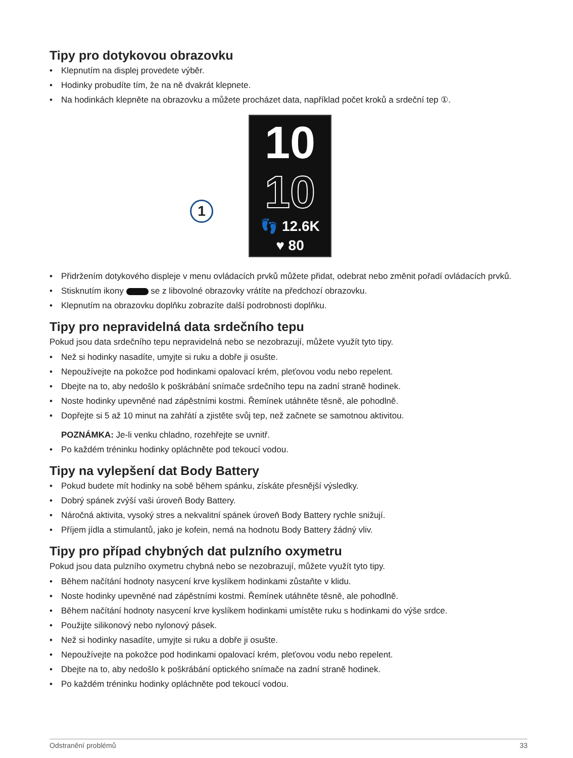Tipy pro dotykovou obrazovku
• Klepnutím na displej provedete výběr.
• Hodinky probudíte tím, že na ně dvakrát klepnete.
• Na hodinkách klepněte na obrazovku a můžete procházet data, například počet kroků a srdeční tep ①.
1
10
10
👣 12.6K
♥ 80
• Přidržením dotykového displeje v menu ovládacích prvků můžete přidat, odebrat nebo změnit pořadí ovládacích prvků.
• Stisknutím ikony se z libovolné obrazovky vrátíte na předchozí obrazovku.
• Klepnutím na obrazovku doplňku zobrazíte další podrobnosti doplňku.
Tipy pro nepravidelná data srdečního tepu
Pokud jsou data srdečního tepu nepravidelná nebo se nezobrazují, můžete využít tyto tipy.
• Než si hodinky nasadíte, umyjte si ruku a dobře ji osušte.
• Nepoužívejte na pokožce pod hodinkami opalovací krém, pleťovou vodu nebo repelent.
• Dbejte na to, aby nedošlo k poškrábání snímače srdečního tepu na zadní straně hodinek.
• Noste hodinky upevněné nad zápěstními kostmi. Řemínek utáhněte těsně, ale pohodlně.
• Dopřejte si 5 až 10 minut na zahřátí a zjistěte svůj tep, než začnete se samotnou aktivitou.
POZNÁMKA: Je-li venku chladno, rozehřejte se uvnitř.
• Po každém tréninku hodinky opláchněte pod tekoucí vodou.
Tipy na vylepšení dat Body Battery
• Pokud budete mít hodinky na sobě během spánku, získáte přesnější výsledky.
• Dobrý spánek zvýší vaši úroveň Body Battery.
• Náročná aktivita, vysoký stres a nekvalitní spánek úroveň Body Battery rychle snižují.
• Příjem jídla a stimulantů, jako je kofein, nemá na hodnotu Body Battery žádný vliv.
Tipy pro případ chybných dat pulzního oxymetru
Pokud jsou data pulzního oxymetru chybná nebo se nezobrazují, můžete využít tyto tipy.
• Během načítání hodnoty nasycení krve kyslíkem hodinkami zůstaňte v klidu.
• Noste hodinky upevněné nad zápěstními kostmi. Řemínek utáhněte těsně, ale pohodlně.
• Během načítání hodnoty nasycení krve kyslíkem hodinkami umístěte ruku s hodinkami do výše srdce.
• Použijte silikonový nebo nylonový pásek.
• Než si hodinky nasadíte, umyjte si ruku a dobře ji osušte.
• Nepoužívejte na pokožce pod hodinkami opalovací krém, pleťovou vodu nebo repelent.
• Dbejte na to, aby nedošlo k poškrábání optického snímače na zadní straně hodinek.
• Po každém tréninku hodinky opláchněte pod tekoucí vodou.
Odstranění problémů 33